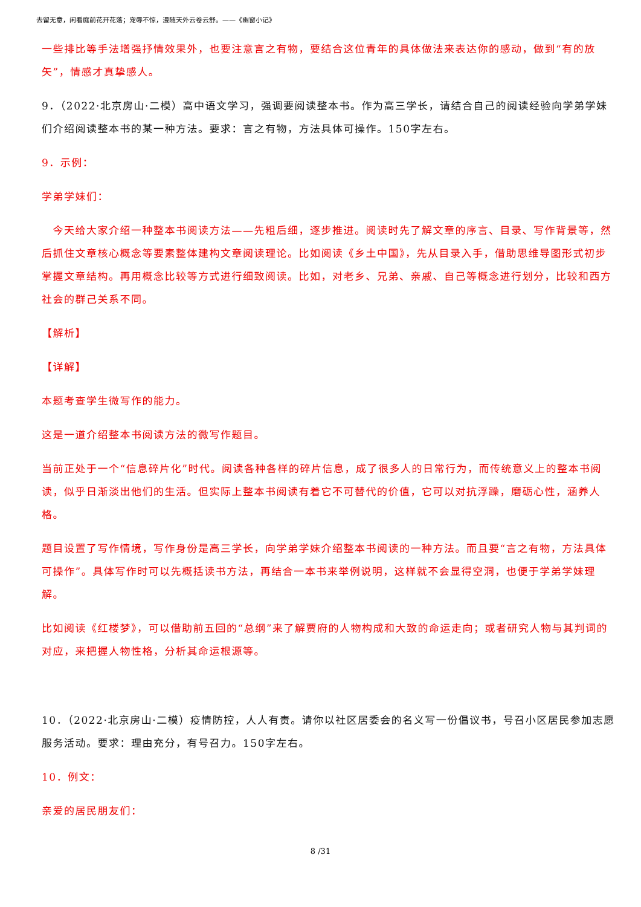去留无意，闲看庭前花开花落；宠辱不惊，漫随天外云卷云舒。——《幽窗小记》
一些排比等手法增强抒情效果外，也要注意言之有物，要结合这位青年的具体做法来表达你的感动，做到“有的放矢”，情感才真挚感人。
9．（2022·北京房山·二模）高中语文学习，强调要阅读整本书。作为高三学长，请结合自己的阅读经验向学弟学妹们介绍阅读整本书的某一种方法。要求：言之有物，方法具体可操作。150字左右。
9．示例：
学弟学妹们：
　今天给大家介绍一种整本书阅读方法——先粗后细，逐步推进。阅读时先了解文章的序言、目录、写作背景等，然后抓住文章核心概念等要素整体建构文章阅读理论。比如阅读《乡土中国》，先从目录入手，借助思维导图形式初步掌握文章结构。再用概念比较等方式进行细致阅读。比如，对老乡、兄弟、亲戚、自己等概念进行划分，比较和西方社会的群己关系不同。
【解析】
【详解】
本题考查学生微写作的能力。
这是一道介绍整本书阅读方法的微写作题目。
当前正处于一个“信息碎片化”时代。阅读各种各样的碎片信息，成了很多人的日常行为，而传统意义上的整本书阅读，似乎日渐淡出他们的生活。但实际上整本书阅读有着它不可替代的价值，它可以对抗浮躁，磨砺心性，涵养人格。
题目设置了写作情境，写作身份是高三学长，向学弟学妹介绍整本书阅读的一种方法。而且要“言之有物，方法具体可操作”。具体写作时可以先概括读书方法，再结合一本书来举例说明，这样就不会显得空洞，也便于学弟学妹理解。
比如阅读《红楼梦》，可以借助前五回的“总纲”来了解贾府的人物构成和大致的命运走向；或者研究人物与其判词的对应，来把握人物性格，分析其命运根源等。
10．（2022·北京房山·二模）疫情防控，人人有责。请你以社区居委会的名义写一份倡议书，号召小区居民参加志愿服务活动。要求：理由充分，有号召力。150字左右。
10．例文：
亲爱的居民朋友们：
8 /31